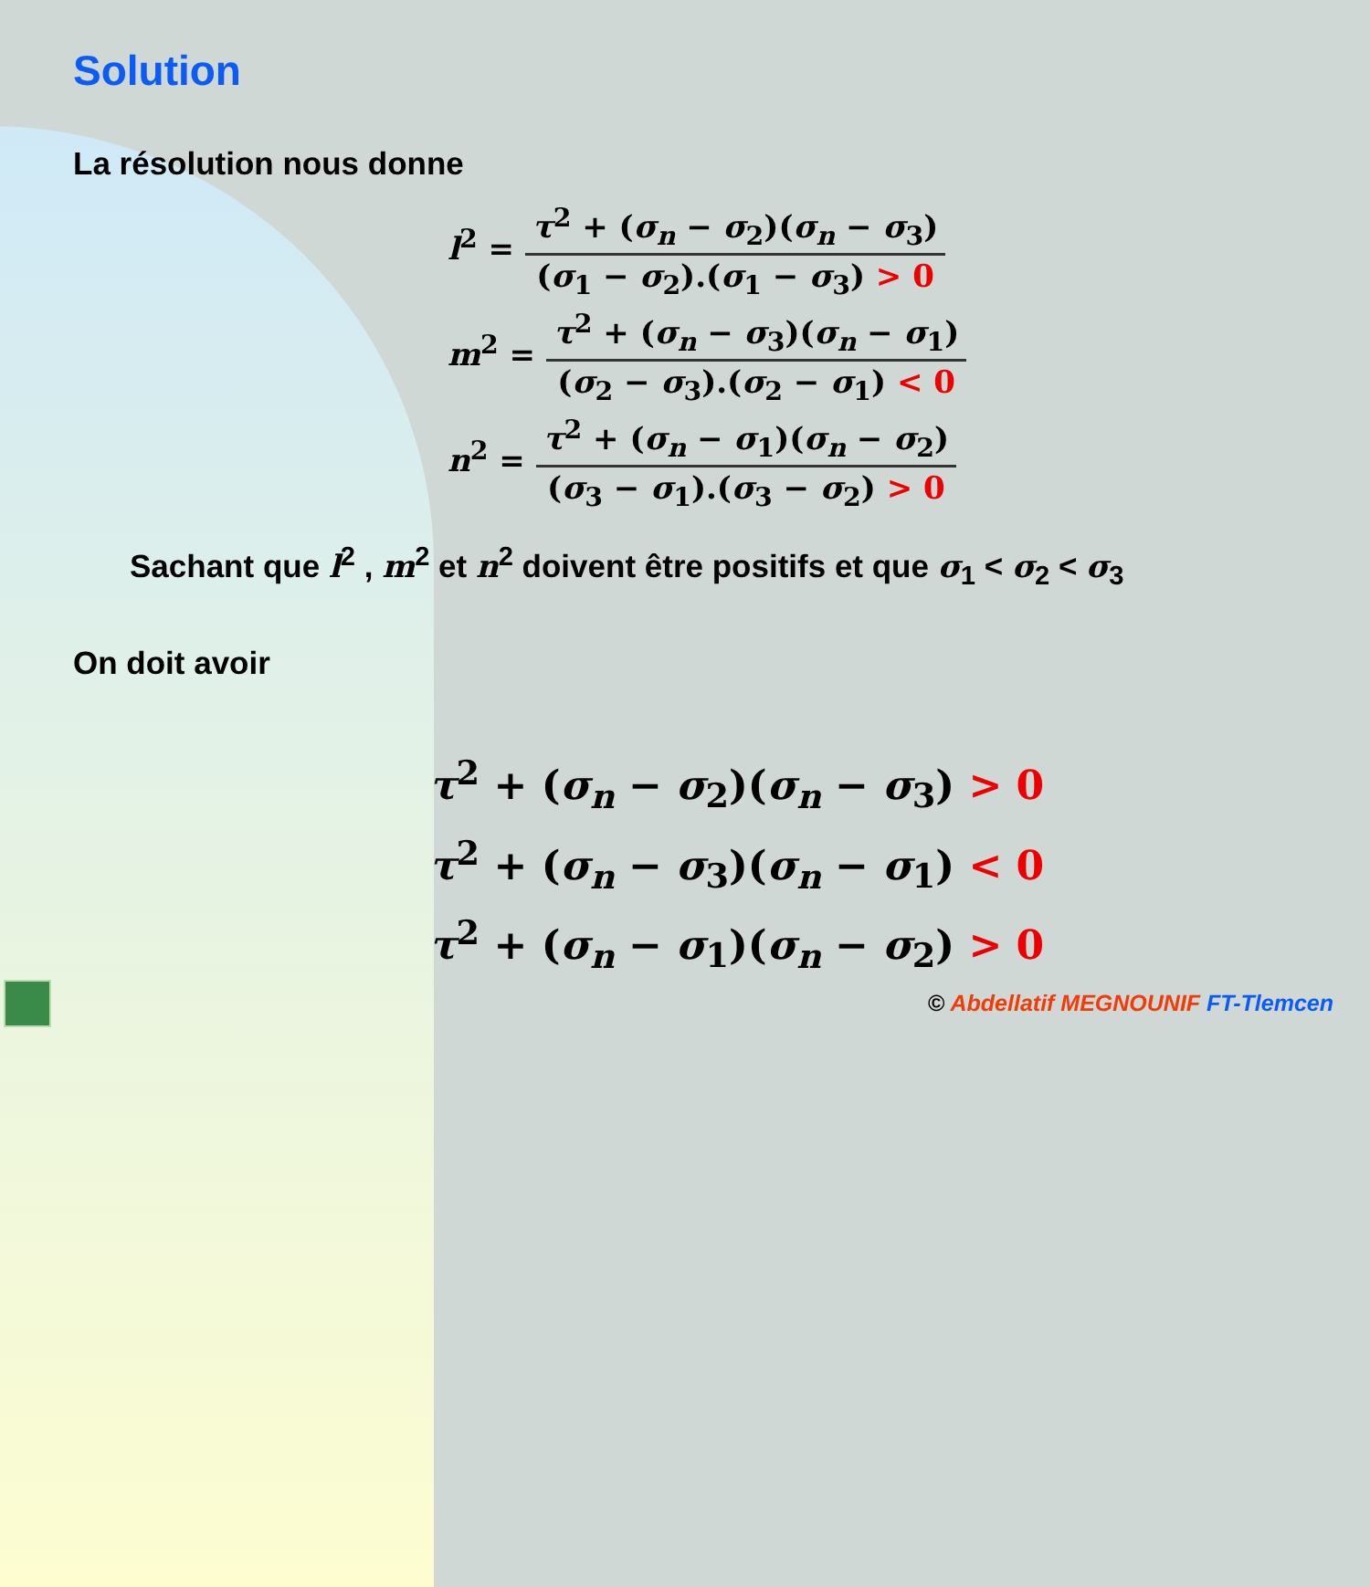Solution
La résolution nous donne
l<sup>2</sup> =
τ<sup>2</sup> + (σ<sub>n</sub> − σ<sub>2</sub>)(σ<sub>n</sub> − σ<sub>3</sub>) (σ<sub>1</sub> − σ<sub>2</sub>).(σ<sub>1</sub> − σ<sub>3</sub>) > 0
m<sup>2</sup> =
τ<sup>2</sup> + (σ<sub>n</sub> − σ<sub>3</sub>)(σ<sub>n</sub> − σ<sub>1</sub>) (σ<sub>2</sub> − σ<sub>3</sub>).(σ<sub>2</sub> − σ<sub>1</sub>) < 0
n<sup>2</sup> =
τ<sup>2</sup> + (σ<sub>n</sub> − σ<sub>1</sub>)(σ<sub>n</sub> − σ<sub>2</sub>) (σ<sub>3</sub> − σ<sub>1</sub>).(σ<sub>3</sub> − σ<sub>2</sub>) > 0
Sachant que l<sup>2</sup> , m<sup>2</sup> et n<sup>2</sup> doivent être positifs et que σ<sub>1</sub> < σ<sub>2</sub> < σ<sub>3</sub>
On doit avoir
τ<sup>2</sup> + (σ<sub>n</sub> − σ<sub>2</sub>)(σ<sub>n</sub> − σ<sub>3</sub>) > 0
τ<sup>2</sup> + (σ<sub>n</sub> − σ<sub>3</sub>)(σ<sub>n</sub> − σ<sub>1</sub>) < 0
τ<sup>2</sup> + (σ<sub>n</sub> − σ<sub>1</sub>)(σ<sub>n</sub> − σ<sub>2</sub>) > 0
© Abdellatif MEGNOUNIF FT-Tlemcen